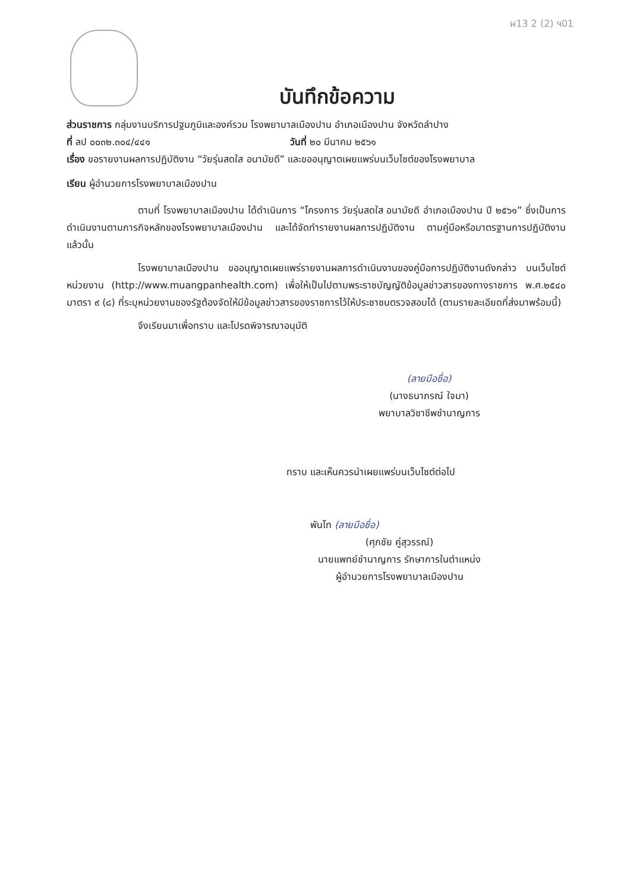ผ13 2 (2) ฯ01
บันทึกข้อความ
ส่วนราชการ กลุ่มงานบริการปฐมภูมิและองค์รวม โรงพยาบาลเมืองปาน อำเภอเมืองปาน จังหวัดลำปาง
ที่ ลป ๐๐๓๒.๓๐๔/๔๔๑ วันที่ ๒๐ มีนาคม ๒๕๖๑
เรื่อง ขอรายงานผลการปฏิบัติงาน “วัยรุ่นสดใส อนามัยดี” และขออนุญาตเผยแพร่บนเว็บไซต์ของโรงพยาบาล
เรียน ผู้อำนวยการโรงพยาบาลเมืองปาน
ตามที่ โรงพยาบาลเมืองปาน ได้ดำเนินการ “โครงการ วัยรุ่นสดใส อนามัยดี อำเภอเมืองปาน ปี ๒๕๖๑” ซึ่งเป็นการดำเนินงานตามภารกิจหลักของโรงพยาบาลเมืองปาน และได้จัดทำรายงานผลการปฏิบัติงาน ตามคู่มือหรือมาตรฐานการปฏิบัติงาน แล้วนั้น
โรงพยาบาลเมืองปาน ขออนุญาตเผยแพร่รายงานผลการดำเนินงานของคู่มือการปฏิบัติงานดังกล่าว บนเว็บไซต์หน่วยงาน (http://www.muangpanhealth.com) เพื่อให้เป็นไปตามพระราชบัญญัติข้อมูลข่าวสารของทางราชการ พ.ศ.๒๕๔๐ มาตรา ๙ (๘) ที่ระบุหน่วยงานของรัฐต้องจัดให้มีข้อมูลข่าวสารของราชการไว้ให้ประชาชนตรวจสอบได้ (ตามรายละเอียดที่ส่งมาพร้อมนี้)
จึงเรียนมาเพื่อทราบ และโปรดพิจารณาอนุมัติ
(ลายมือชื่อ)
(นางธนาภรณ์ ใจมา)
พยาบาลวิชาชีพชำนาญการ
ทราบ และเห็นควรนำเผยแพร่บนเว็บไซต์ต่อไป
พันโท (ลายมือชื่อ)
(ศุภชัย คู่สุวรรณ์)
นายแพทย์ชำนาญการ รักษาการในตำแหน่ง
ผู้อำนวยการโรงพยาบาลเมืองปาน